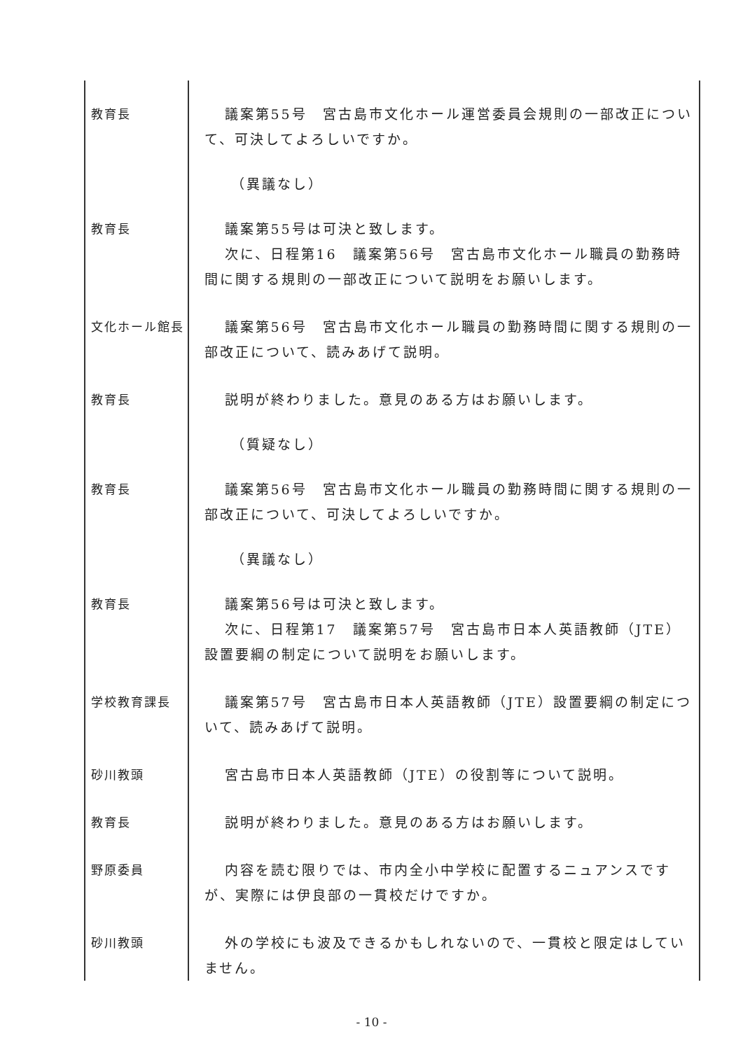| 教育長 | 議案第55号 宮古島市文化ホール運営委員会規則の一部改正について、可決してよろしいですか。 |
| | （異議なし） |
| 教育長 | 議案第55号は可決と致します。 次に、日程第16 議案第56号 宮古島市文化ホール職員の勤務時間に関する規則の一部改正について説明をお願いします。 |
| 文化ホール館長 | 議案第56号 宮古島市文化ホール職員の勤務時間に関する規則の一部改正について、読みあげて説明。 |
| 教育長 | 説明が終わりました。意見のある方はお願いします。 |
| | （質疑なし） |
| 教育長 | 議案第56号 宮古島市文化ホール職員の勤務時間に関する規則の一部改正について、可決してよろしいですか。 |
| | （異議なし） |
| 教育長 | 議案第56号は可決と致します。 次に、日程第17 議案第57号 宮古島市日本人英語教師（JTE）設置要綱の制定について説明をお願いします。 |
| 学校教育課長 | 議案第57号 宮古島市日本人英語教師（JTE）設置要綱の制定について、読みあげて説明。 |
| 砂川教頭 | 宮古島市日本人英語教師（JTE）の役割等について説明。 |
| 教育長 | 説明が終わりました。意見のある方はお願いします。 |
| 野原委員 | 内容を読む限りでは、市内全小中学校に配置するニュアンスですが、実際には伊良部の一貫校だけですか。 |
| 砂川教頭 | 外の学校にも波及できるかもしれないので、一貫校と限定はしていません。 |
- 10 -